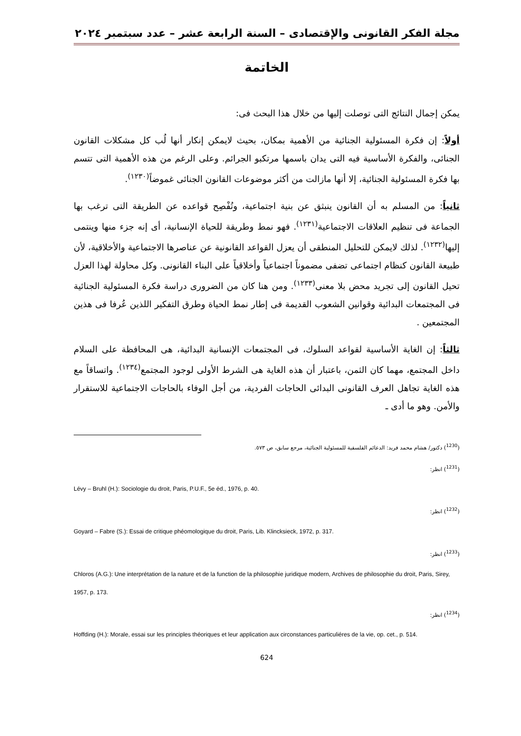مجلة الفكر القانونى والإقتصادى – السنة الرابعة عشر – عدد سبتمبر ٢٠٢٤
الخاتمة
يمكن إجمال النتائج التى توصلت إليها من خلال هذا البحث فى:
أولاً: إن فكرة المسئولية الجنائية من الأهمية بمكان، بحيث لايمكن إنكار أنها لُب كل مشكلات القانون الجنائى، والفكرة الأساسية فيه التى يدان باسمها مرتكبو الجرائم. وعلى الرغم من هذه الأهمية التى تتسم بها فكرة المسئولية الجنائية، إلا أنها مازالت من أكثر موضوعات القانون الجنائى غموضاً<sup>(١٢٣٠)</sup>.
ثانياً: من المسلم به أن القانون ينبثق عن بنية اجتماعية، وتُفْصِح قواعده عن الطريقة التى ترغب بها الجماعة فى تنظيم العلاقات الاجتماعية<sup>(١٢٣١)</sup>. فهو نمط وطريقة للحياة الإنسانية، أى إنه جزء منها وينتمى إليها<sup>(١٢٣٢)</sup>. لذلك لايمكن للتحليل المنطقى أن يعزل القواعد القانونية عن عناصرها الاجتماعية والأخلاقية، لأن طبيعة القانون كنظام اجتماعى تضفى مضموناً اجتماعياً وأخلاقياً على البناء القانونى. وكل محاولة لهذا العزل تحيل القانون إلى تجريد محض بلا معنى<sup>(١٢٣٣)</sup>. ومن هنا كان من الضرورى دراسة فكرة المسئولية الجنائية فى المجتمعات البدائية وقوانين الشعوب القديمة فى إطار نمط الحياة وطرق التفكير اللذين عُرفا فى هذين المجتمعين .
ثالثاً: إن الغاية الأساسية لقواعد السلوك، فى المجتمعات الإنسانية البدائية، هى المحافظة على السلام داخل المجتمع، مهما كان الثمن، باعتبار أن هذه الغاية هى الشرط الأولى لوجود المجتمع<sup>(١٢٣٤)</sup>. واتساقاً مع هذه الغاية تجاهل العرف القانونى البدائى الحاجات الفردية، من أجل الوفاء بالحاجات الاجتماعية للاستقرار والأمن. وهو ما أدى ـ
(<sup>1230</sup>) دكتور/ هشام محمد فريد: الدعائم الفلسفية للمسئولية الجنائية، مرجع سابق، ص ٥٧٣.
(<sup>1231</sup>) انظر:
Lévy – Bruhl (H.): Sociologie du droit, Paris, P.U.F., 5e éd., 1976, p. 40.
(<sup>1232</sup>) انظر:
Goyard – Fabre (S.): Essai de critique phéomologique du droit, Paris, Lib. Klincksieck, 1972, p. 317.
(<sup>1233</sup>) انظر:
Chloros (A.G.): Une interprétation de la nature et de la function de la philosophie juridique modern, Archives de philosophie du droit, Paris, Sirey, 1957, p. 173.
(<sup>1234</sup>) انظر:
Hoffding (H.): Morale, essai sur les principles théoriques et leur application aux circonstances particuliéres de la vie, op. cet., p. 514.
624